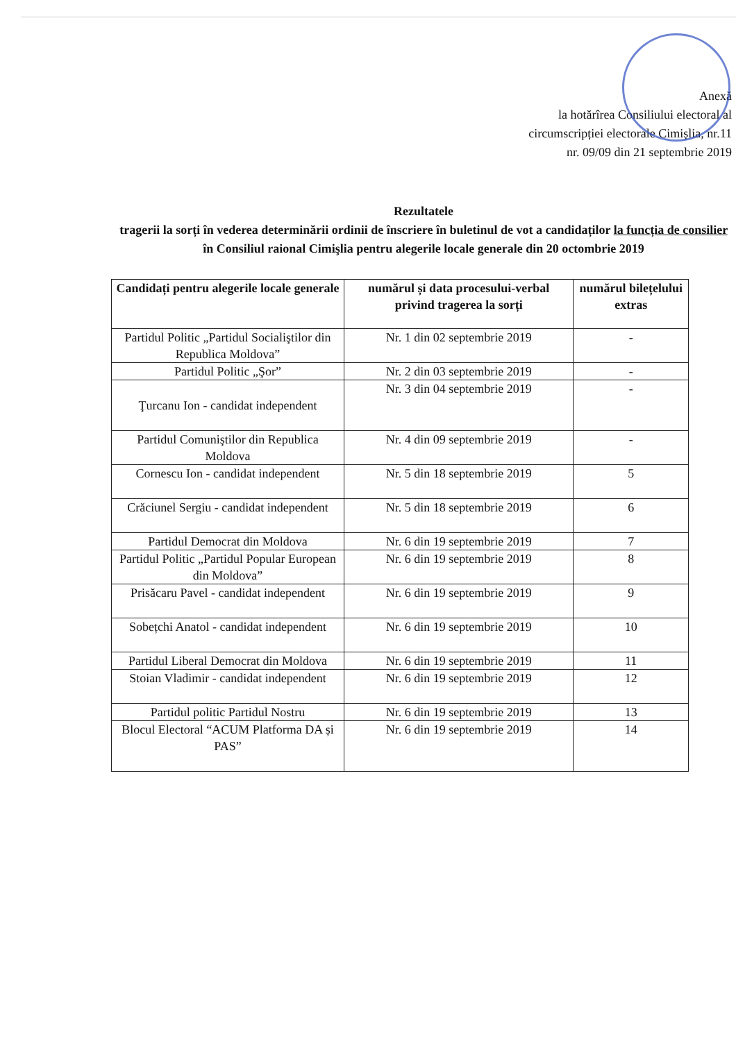Anexă
la hotărîrea Consiliului electoral al
circumscripției electorale Cimișlia, nr.11
nr. 09/09 din 21 septembrie 2019
Rezultatele
tragerii la sorți în vederea determinării ordinii de înscriere în buletinul de vot a candidaților la funcția de consilier în Consiliul raional Cimişlia pentru alegerile locale generale din 20 octombrie 2019
| Candidați pentru alegerile locale generale | numărul și data procesului-verbal privind tragerea la sorți | numărul bilețelului extras |
| --- | --- | --- |
| Partidul Politic „Partidul Socialiştilor din Republica Moldova” | Nr. 1 din 02 septembrie 2019 | - |
| Partidul Politic „Şor” | Nr. 2 din 03 septembrie 2019 | - |
| Ţurcanu Ion - candidat independent | Nr. 3 din 04 septembrie 2019 | - |
| Partidul Comuniştilor din Republica Moldova | Nr. 4 din 09 septembrie 2019 | - |
| Cornescu Ion - candidat independent | Nr. 5 din 18 septembrie 2019 | 5 |
| Crăciunel Sergiu - candidat independent | Nr. 5 din 18 septembrie 2019 | 6 |
| Partidul Democrat din Moldova | Nr. 6 din 19 septembrie 2019 | 7 |
| Partidul Politic „Partidul Popular European din Moldova” | Nr. 6 din 19 septembrie 2019 | 8 |
| Prisăcaru Pavel - candidat independent | Nr. 6 din 19 septembrie 2019 | 9 |
| Sobețchi Anatol - candidat independent | Nr. 6 din 19 septembrie 2019 | 10 |
| Partidul Liberal Democrat din Moldova | Nr. 6 din 19 septembrie 2019 | 11 |
| Stoian Vladimir - candidat independent | Nr. 6 din 19 septembrie 2019 | 12 |
| Partidul politic Partidul Nostru | Nr. 6 din 19 septembrie 2019 | 13 |
| Blocul Electoral “ACUM Platforma DA și PAS” | Nr. 6 din 19 septembrie 2019 | 14 |